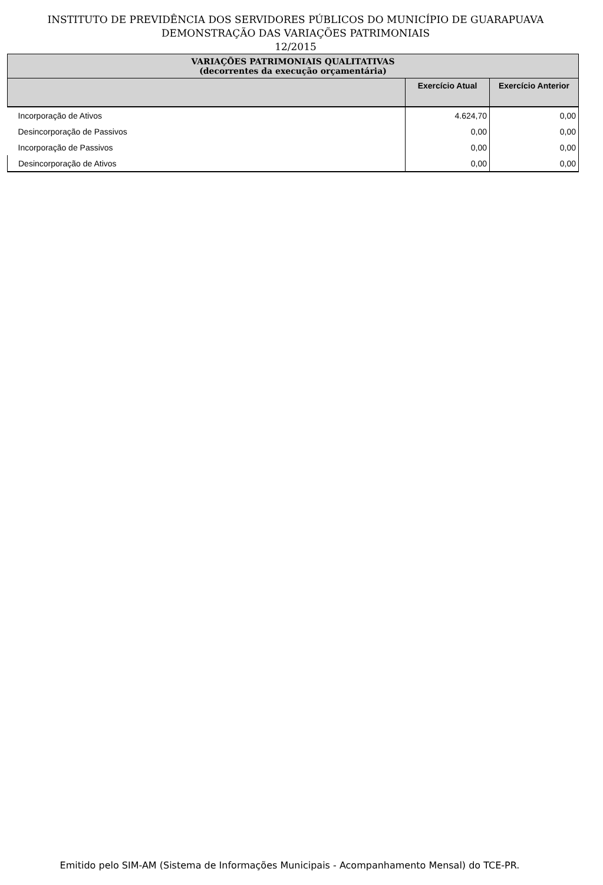INSTITUTO DE PREVIDÊNCIA DOS SERVIDORES PÚBLICOS DO MUNICÍPIO DE GUARAPUAVA
DEMONSTRAÇÃO DAS VARIAÇÕES PATRIMONIAIS
12/2015
| VARIAÇÕES PATRIMONIAIS QUALITATIVAS (decorrentes da execução orçamentária) | | |
| | Exercício Atual | Exercício Anterior |
| Incorporação de Ativos | 4.624,70 | 0,00 |
| Desincorporação de Passivos | 0,00 | 0,00 |
| Incorporação de Passivos | 0,00 | 0,00 |
| Desincorporação de Ativos | 0,00 | 0,00 |
Emitido pelo SIM-AM (Sistema de Informações Municipais - Acompanhamento Mensal) do TCE-PR.